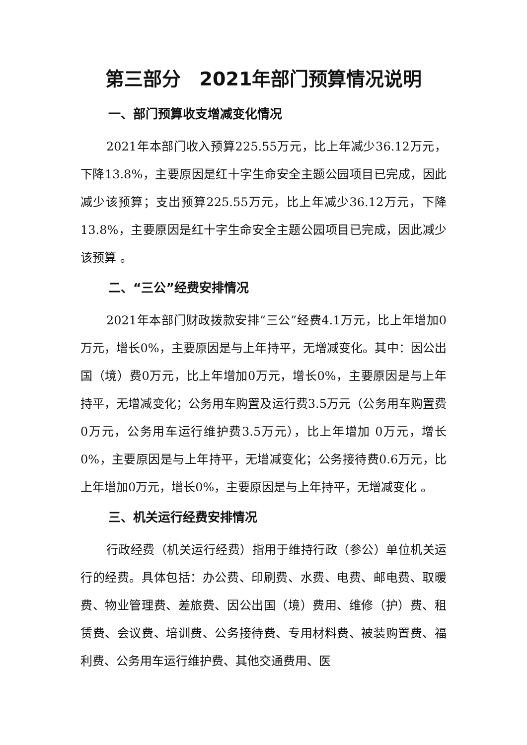第三部分　2021年部门预算情况说明
一、部门预算收支增减变化情况
2021年本部门收入预算225.55万元，比上年减少36.12万元，下降13.8%，主要原因是红十字生命安全主题公园项目已完成，因此减少该预算；支出预算225.55万元，比上年减少36.12万元，下降13.8%，主要原因是红十字生命安全主题公园项目已完成，因此减少该预算 。
二、“三公”经费安排情况
2021年本部门财政拨款安排“三公”经费4.1万元，比上年增加0万元，增长0%，主要原因是与上年持平，无增减变化。其中：因公出国（境）费0万元，比上年增加0万元，增长0%，主要原因是与上年持平，无增减变化；公务用车购置及运行费3.5万元（公务用车购置费0万元，公务用车运行维护费3.5万元），比上年增加 0万元，增长 0%，主要原因是与上年持平，无增减变化；公务接待费0.6万元，比上年增加0万元，增长0%，主要原因是与上年持平，无增减变化 。
三、机关运行经费安排情况
行政经费（机关运行经费）指用于维持行政（参公）单位机关运行的经费。具体包括：办公费、印刷费、水费、电费、邮电费、取暖费、物业管理费、差旅费、因公出国（境）费用、维修（护）费、租赁费、会议费、培训费、公务接待费、专用材料费、被装购置费、福利费、公务用车运行维护费、其他交通费用、医